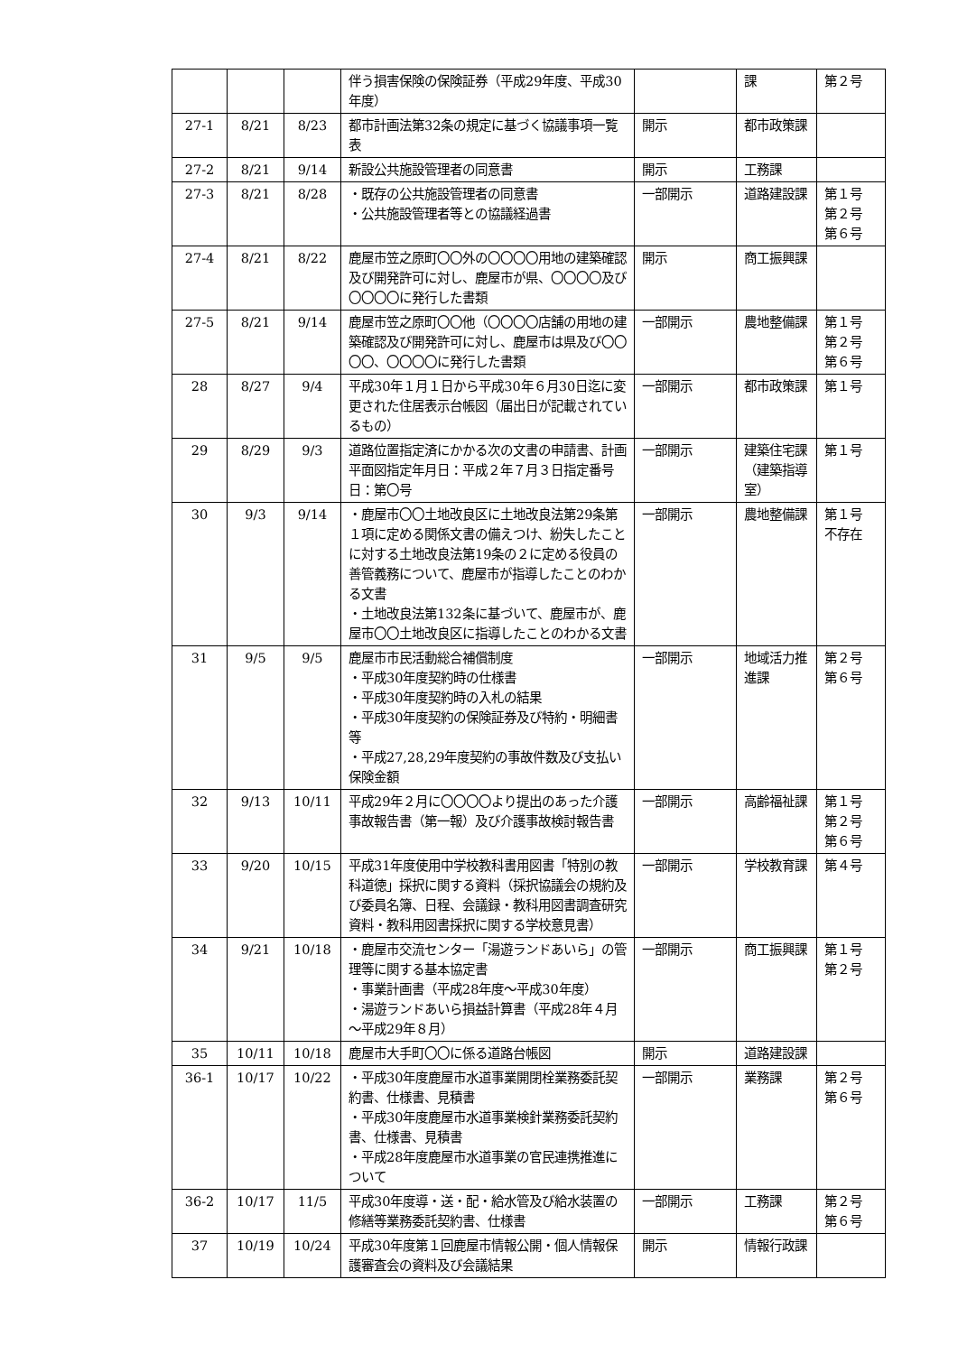| | | | 伴う損害保険の保険証券（平成29年度、平成30年度） | | 課 | 第２号 |
| 27-1 | 8/21 | 8/23 | 都市計画法第32条の規定に基づく協議事項一覧表 | 開示 | 都市政策課 | |
| 27-2 | 8/21 | 9/14 | 新設公共施設管理者の同意書 | 開示 | 工務課 | |
| 27-3 | 8/21 | 8/28 | ・既存の公共施設管理者の同意書 ・公共施設管理者等との協議経過書 | 一部開示 | 道路建設課 | 第１号 第２号 第６号 |
| 27-4 | 8/21 | 8/22 | 鹿屋市笠之原町〇〇外の〇〇〇〇用地の建築確認及び開発許可に対し、鹿屋市が県、〇〇〇〇及び〇〇〇〇に発行した書類 | 開示 | 商工振興課 | |
| 27-5 | 8/21 | 9/14 | 鹿屋市笠之原町〇〇他（〇〇〇〇店舗の用地の建築確認及び開発許可に対し、鹿屋市は県及び〇〇〇〇、〇〇〇〇に発行した書類 | 一部開示 | 農地整備課 | 第１号 第２号 第６号 |
| 28 | 8/27 | 9/4 | 平成30年１月１日から平成30年６月30日迄に変更された住居表示台帳図（届出日が記載されているもの） | 一部開示 | 都市政策課 | 第１号 |
| 29 | 8/29 | 9/3 | 道路位置指定済にかかる次の文書の申請書、計画平面図指定年月日：平成２年７月３日指定番号日：第〇号 | 一部開示 | 建築住宅課（建築指導室） | 第１号 |
| 30 | 9/3 | 9/14 | ・鹿屋市〇〇土地改良区に土地改良法第29条第１項に定める関係文書の備えつけ、紛失したことに対する土地改良法第19条の２に定める役員の善管義務について、鹿屋市が指導したことのわかる文書 ・土地改良法第132条に基づいて、鹿屋市が、鹿屋市〇〇土地改良区に指導したことのわかる文書 | 一部開示 | 農地整備課 | 第１号 不存在 |
| 31 | 9/5 | 9/5 | 鹿屋市市民活動総合補償制度 ・平成30年度契約時の仕様書 ・平成30年度契約時の入札の結果 ・平成30年度契約の保険証券及び特約・明細書等 ・平成27,28,29年度契約の事故件数及び支払い保険金額 | 一部開示 | 地域活力推進課 | 第２号 第６号 |
| 32 | 9/13 | 10/11 | 平成29年２月に〇〇〇〇より提出のあった介護事故報告書（第一報）及び介護事故検討報告書 | 一部開示 | 高齢福祉課 | 第１号 第２号 第６号 |
| 33 | 9/20 | 10/15 | 平成31年度使用中学校教科書用図書「特別の教科道徳」採択に関する資料（採択協議会の規約及び委員名簿、日程、会議録・教科用図書調査研究資料・教科用図書採択に関する学校意見書） | 一部開示 | 学校教育課 | 第４号 |
| 34 | 9/21 | 10/18 | ・鹿屋市交流センター「湯遊ランドあいら」の管理等に関する基本協定書 ・事業計画書（平成28年度～平成30年度） ・湯遊ランドあいら損益計算書（平成28年４月～平成29年８月） | 一部開示 | 商工振興課 | 第１号 第２号 |
| 35 | 10/11 | 10/18 | 鹿屋市大手町〇〇に係る道路台帳図 | 開示 | 道路建設課 | |
| 36-1 | 10/17 | 10/22 | ・平成30年度鹿屋市水道事業開閉栓業務委託契約書、仕様書、見積書 ・平成30年度鹿屋市水道事業検針業務委託契約書、仕様書、見積書 ・平成28年度鹿屋市水道事業の官民連携推進について | 一部開示 | 業務課 | 第２号 第６号 |
| 36-2 | 10/17 | 11/5 | 平成30年度導・送・配・給水管及び給水装置の修繕等業務委託契約書、仕様書 | 一部開示 | 工務課 | 第２号 第６号 |
| 37 | 10/19 | 10/24 | 平成30年度第１回鹿屋市情報公開・個人情報保護審査会の資料及び会議結果 | 開示 | 情報行政課 | |